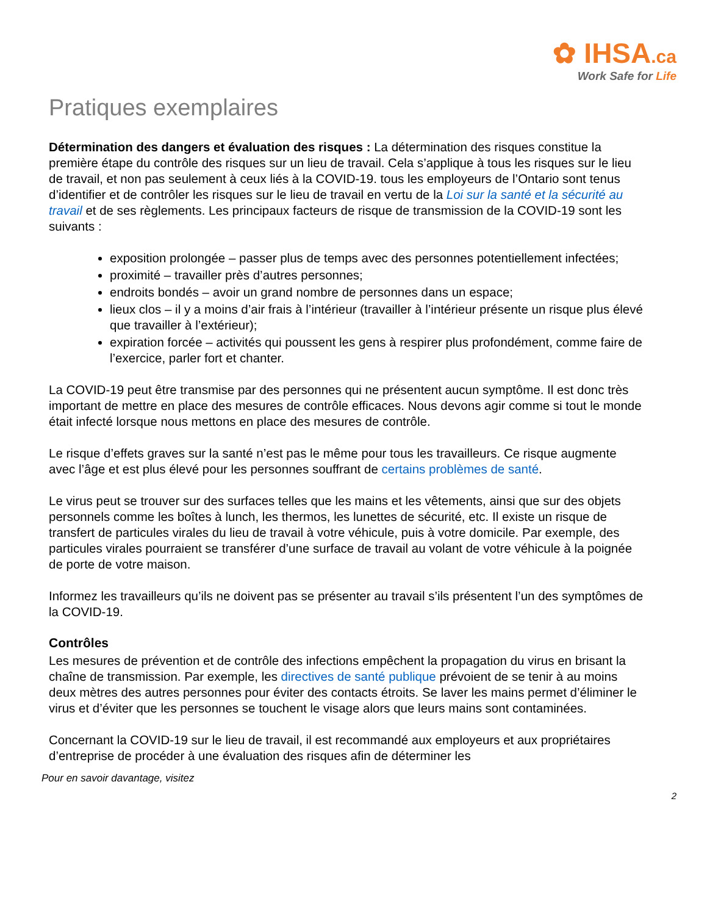✿ IHSA.ca
Work Safe for Life
Pratiques exemplaires
Détermination des dangers et évaluation des risques : La détermination des risques constitue la première étape du contrôle des risques sur un lieu de travail. Cela s’applique à tous les risques sur le lieu de travail, et non pas seulement à ceux liés à la COVID-19. tous les employeurs de l’Ontario sont tenus d’identifier et de contrôler les risques sur le lieu de travail en vertu de la Loi sur la santé et la sécurité au travail et de ses règlements. Les principaux facteurs de risque de transmission de la COVID-19 sont les suivants :
exposition prolongée – passer plus de temps avec des personnes potentiellement infectées;
proximité – travailler près d’autres personnes;
endroits bondés – avoir un grand nombre de personnes dans un espace;
lieux clos – il y a moins d’air frais à l’intérieur (travailler à l’intérieur présente un risque plus élevé que travailler à l’extérieur);
expiration forcée – activités qui poussent les gens à respirer plus profondément, comme faire de l’exercice, parler fort et chanter.
La COVID-19 peut être transmise par des personnes qui ne présentent aucun symptôme. Il est donc très important de mettre en place des mesures de contrôle efficaces. Nous devons agir comme si tout le monde était infecté lorsque nous mettons en place des mesures de contrôle.
Le risque d’effets graves sur la santé n’est pas le même pour tous les travailleurs. Ce risque augmente avec l’âge et est plus élevé pour les personnes souffrant de certains problèmes de santé.
Le virus peut se trouver sur des surfaces telles que les mains et les vêtements, ainsi que sur des objets personnels comme les boîtes à lunch, les thermos, les lunettes de sécurité, etc. Il existe un risque de transfert de particules virales du lieu de travail à votre véhicule, puis à votre domicile. Par exemple, des particules virales pourraient se transférer d’une surface de travail au volant de votre véhicule à la poignée de porte de votre maison.
Informez les travailleurs qu’ils ne doivent pas se présenter au travail s’ils présentent l’un des symptômes de la COVID-19.
Contrôles
Les mesures de prévention et de contrôle des infections empêchent la propagation du virus en brisant la chaîne de transmission. Par exemple, les directives de santé publique prévoient de se tenir à au moins deux mètres des autres personnes pour éviter des contacts étroits. Se laver les mains permet d’éliminer le virus et d’éviter que les personnes se touchent le visage alors que leurs mains sont contaminées.
Concernant la COVID-19 sur le lieu de travail, il est recommandé aux employeurs et aux propriétaires d’entreprise de procéder à une évaluation des risques afin de déterminer les
Pour en savoir davantage, visitez
2